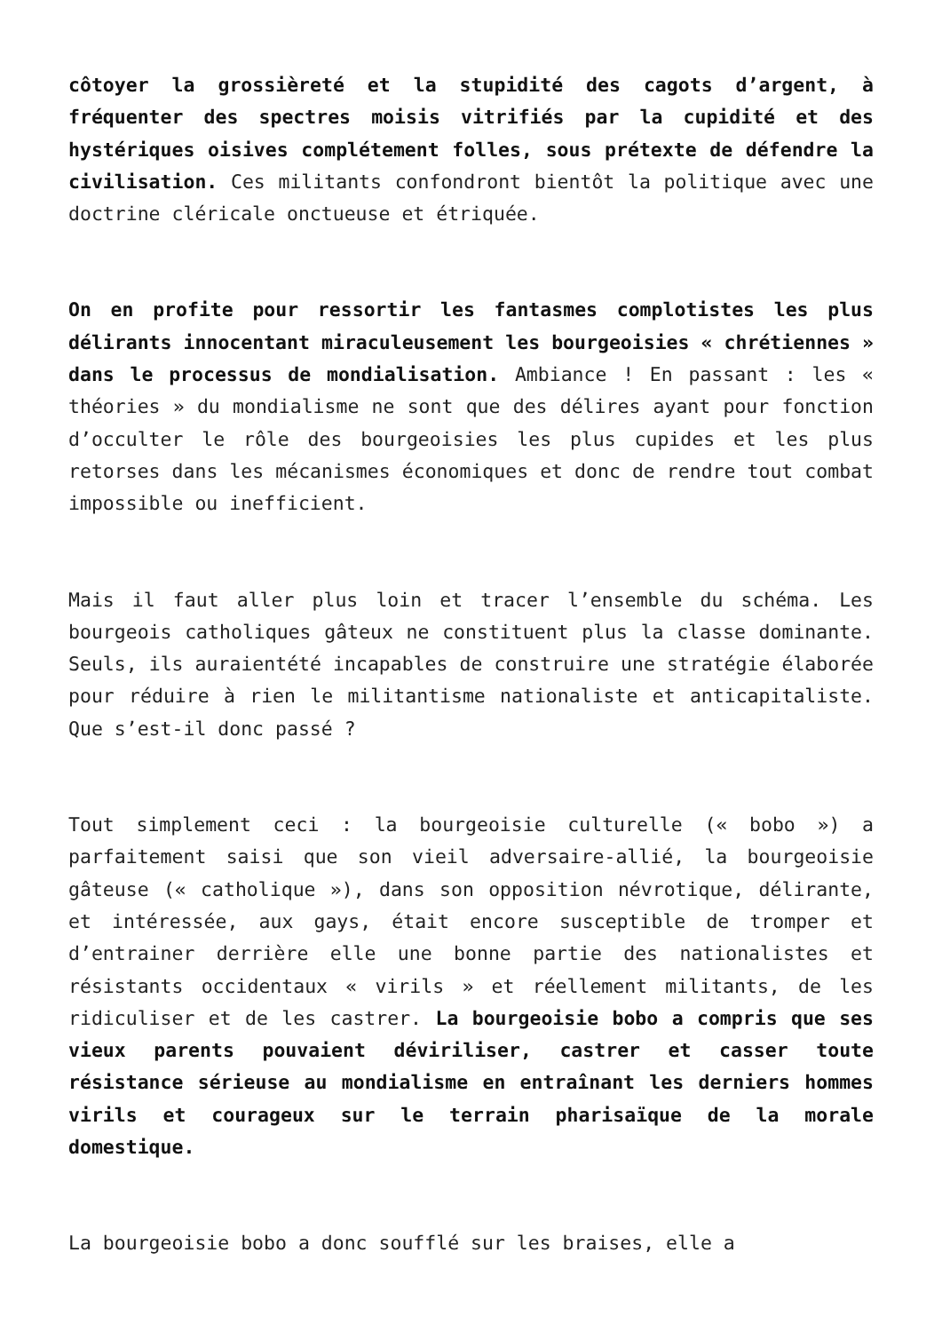côtoyer la grossièreté et la stupidité des cagots d’argent, à fréquenter des spectres moisis vitrifiés par la cupidité et des hystériques oisives complétement folles, sous prétexte de défendre la civilisation. Ces militants confondront bientôt la politique avec une doctrine cléricale onctueuse et étriquée.
On en profite pour ressortir les fantasmes complotistes les plus délirants innocentant miraculeusement les bourgeoisies « chrétiennes » dans le processus de mondialisation. Ambiance ! En passant : les « théories » du mondialisme ne sont que des délires ayant pour fonction d’occulter le rôle des bourgeoisies les plus cupides et les plus retorses dans les mécanismes économiques et donc de rendre tout combat impossible ou inefficient.
Mais il faut aller plus loin et tracer l’ensemble du schéma. Les bourgeois catholiques gâteux ne constituent plus la classe dominante. Seuls, ils auraientété incapables de construire une stratégie élaborée pour réduire à rien le militantisme nationaliste et anticapitaliste. Que s’est-il donc passé ?
Tout simplement ceci : la bourgeoisie culturelle (« bobo ») a parfaitement saisi que son vieil adversaire-allié, la bourgeoisie gâteuse (« catholique »), dans son opposition névrotique, délirante, et intéressée, aux gays, était encore susceptible de tromper et d’entrainer derrière elle une bonne partie des nationalistes et résistants occidentaux « virils » et réellement militants, de les ridiculiser et de les castrer. La bourgeoisie bobo a compris que ses vieux parents pouvaient déviriliser, castrer et casser toute résistance sérieuse au mondialisme en entraînant les derniers hommes virils et courageux sur le terrain pharisaïque de la morale domestique.
La bourgeoisie bobo a donc soufflé sur les braises, elle a